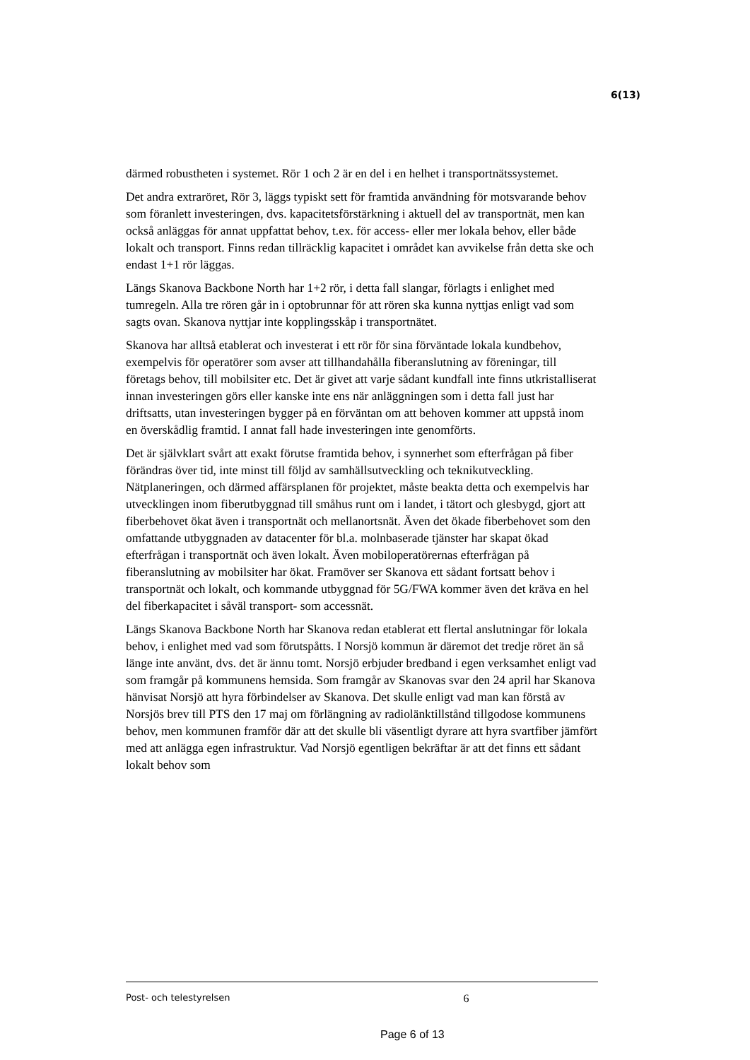6(13)
därmed robustheten i systemet. Rör 1 och 2 är en del i en helhet i transportnätssystemet.
Det andra extraröret, Rör 3, läggs typiskt sett för framtida användning för motsvarande behov som föranlett investeringen, dvs. kapacitetsförstärkning i aktuell del av transportnät, men kan också anläggas för annat uppfattat behov, t.ex. för access- eller mer lokala behov, eller både lokalt och transport. Finns redan tillräcklig kapacitet i området kan avvikelse från detta ske och endast 1+1 rör läggas.
Längs Skanova Backbone North har 1+2 rör, i detta fall slangar, förlagts i enlighet med tumregeln. Alla tre rören går in i optobrunnar för att rören ska kunna nyttjas enligt vad som sagts ovan. Skanova nyttjar inte kopplingsskåp i transportnätet.
Skanova har alltså etablerat och investerat i ett rör för sina förväntade lokala kundbehov, exempelvis för operatörer som avser att tillhandahålla fiberanslutning av föreningar, till företags behov, till mobilsiter etc. Det är givet att varje sådant kundfall inte finns utkristalliserat innan investeringen görs eller kanske inte ens när anläggningen som i detta fall just har driftsatts, utan investeringen bygger på en förväntan om att behoven kommer att uppstå inom en överskådlig framtid. I annat fall hade investeringen inte genomförts.
Det är självklart svårt att exakt förutse framtida behov, i synnerhet som efterfrågan på fiber förändras över tid, inte minst till följd av samhällsutveckling och teknikutveckling. Nätplaneringen, och därmed affärsplanen för projektet, måste beakta detta och exempelvis har utvecklingen inom fiberutbyggnad till småhus runt om i landet, i tätort och glesbygd, gjort att fiberbehovet ökat även i transportnät och mellanortsnät. Även det ökade fiberbehovet som den omfattande utbyggnaden av datacenter för bl.a. molnbaserade tjänster har skapat ökad efterfrågan i transportnät och även lokalt. Även mobiloperatörernas efterfrågan på fiberanslutning av mobilsiter har ökat. Framöver ser Skanova ett sådant fortsatt behov i transportnät och lokalt, och kommande utbyggnad för 5G/FWA kommer även det kräva en hel del fiberkapacitet i såväl transport- som accessnät.
Längs Skanova Backbone North har Skanova redan etablerat ett flertal anslutningar för lokala behov, i enlighet med vad som förutspåtts. I Norsjö kommun är däremot det tredje röret än så länge inte använt, dvs. det är ännu tomt. Norsjö erbjuder bredband i egen verksamhet enligt vad som framgår på kommunens hemsida. Som framgår av Skanovas svar den 24 april har Skanova hänvisat Norsjö att hyra förbindelser av Skanova. Det skulle enligt vad man kan förstå av Norsjös brev till PTS den 17 maj om förlängning av radiolänktillstånd tillgodose kommunens behov, men kommunen framför där att det skulle bli väsentligt dyrare att hyra svartfiber jämfört med att anlägga egen infrastruktur. Vad Norsjö egentligen bekräftar är att det finns ett sådant lokalt behov som
Post- och telestyrelsen 6
Page 6 of 13